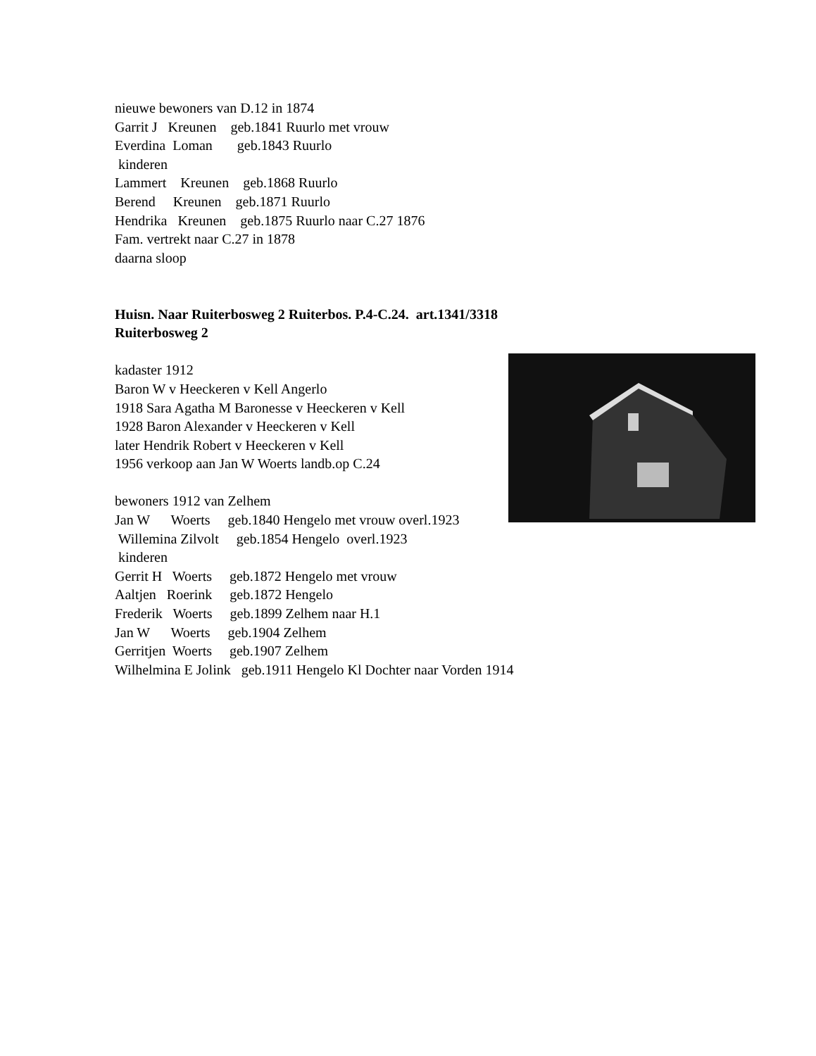nieuwe bewoners van D.12 in 1874
Garrit J Kreunen geb.1841 Ruurlo met vrouw
Everdina Loman geb.1843 Ruurlo
kinderen
Lammert Kreunen geb.1868 Ruurlo
Berend Kreunen geb.1871 Ruurlo
Hendrika Kreunen geb.1875 Ruurlo naar C.27 1876
Fam. vertrekt naar C.27 in 1878
daarna sloop
Huisn. Naar Ruiterbosweg 2 Ruiterbos. P.4-C.24. art.1341/3318
Ruiterbosweg 2
kadaster 1912
Baron W v Heeckeren v Kell Angerlo
1918 Sara Agatha M Baronesse v Heeckeren v Kell
1928 Baron Alexander v Heeckeren v Kell
later Hendrik Robert v Heeckeren v Kell
1956 verkoop aan Jan W Woerts landb.op C.24
bewoners 1912 van Zelhem
Jan W Woerts geb.1840 Hengelo met vrouw overl.1923
Willemina Zilvolt geb.1854 Hengelo overl.1923
kinderen
Gerrit H Woerts geb.1872 Hengelo met vrouw
Aaltjen Roerink geb.1872 Hengelo
Frederik Woerts geb.1899 Zelhem naar H.1
Jan W Woerts geb.1904 Zelhem
Gerritjen Woerts geb.1907 Zelhem
Wilhelmina E Jolink geb.1911 Hengelo Kl Dochter naar Vorden 1914